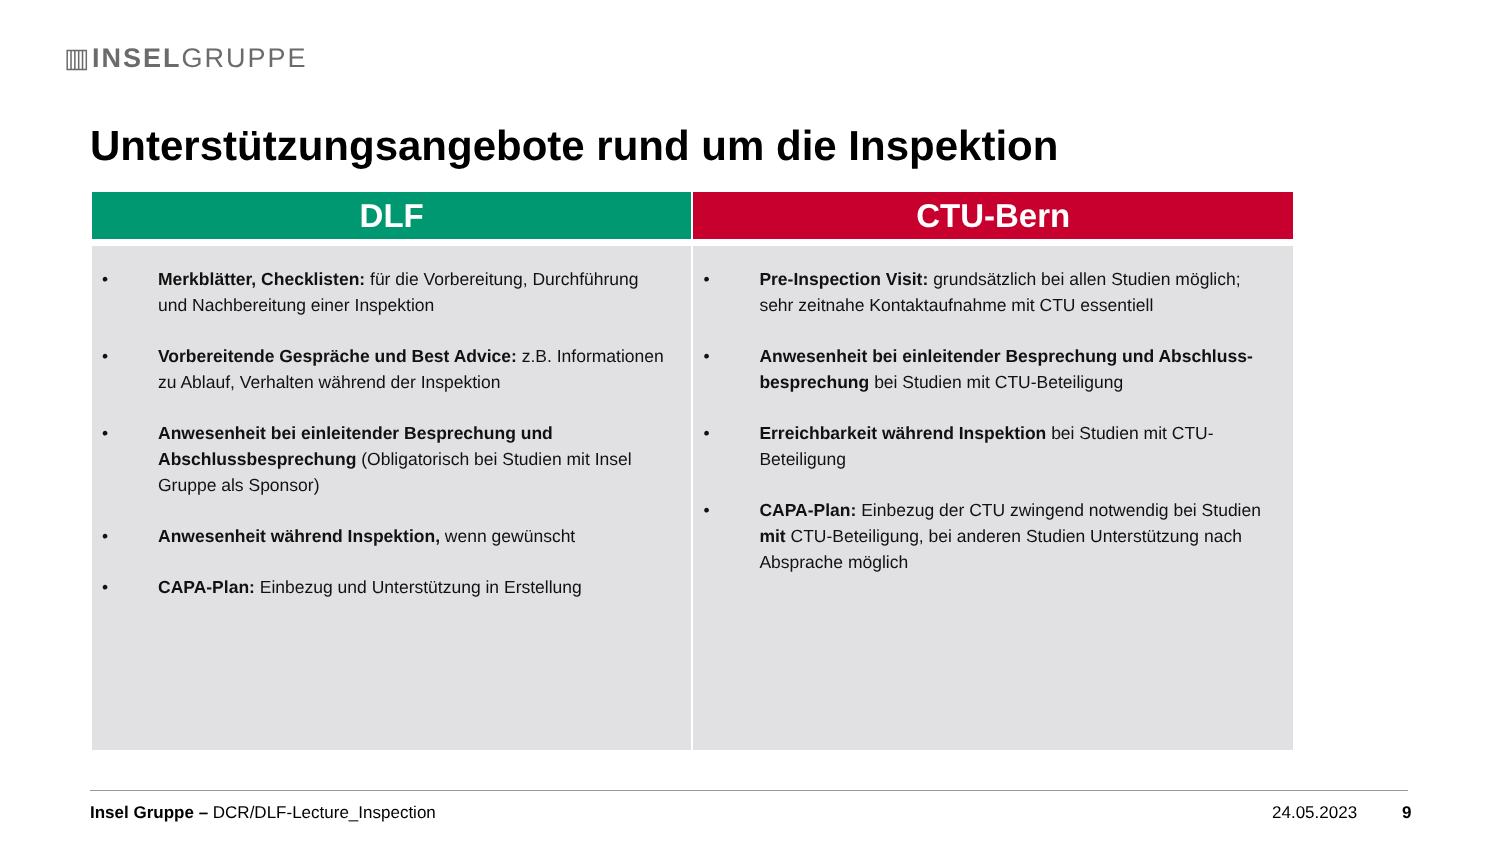▥INSELGRUPPE
Unterstützungsangebote rund um die Inspektion
| DLF | CTU-Bern |
| --- | --- |
| • Merkblätter, Checklisten: für die Vorbereitung, Durchführung und Nachbereitung einer Inspektion • Vorbereitende Gespräche und Best Advice: z.B. Informationen zu Ablauf, Verhalten während der Inspektion • Anwesenheit bei einleitender Besprechung und Abschlussbesprechung (Obligatorisch bei Studien mit Insel Gruppe als Sponsor) • Anwesenheit während Inspektion, wenn gewünscht • CAPA-Plan: Einbezug und Unterstützung in Erstellung | • Pre-Inspection Visit: grundsätzlich bei allen Studien möglich; sehr zeitnahe Kontaktaufnahme mit CTU essentiell • Anwesenheit bei einleitender Besprechung und Abschluss-besprechung bei Studien mit CTU-Beteiligung • Erreichbarkeit während Inspektion bei Studien mit CTU-Beteiligung • CAPA-Plan: Einbezug der CTU zwingend notwendig bei Studien mit CTU-Beteiligung, bei anderen Studien Unterstützung nach Absprache möglich |
Insel Gruppe – DCR/DLF-Lecture_Inspection
24.05.2023 9